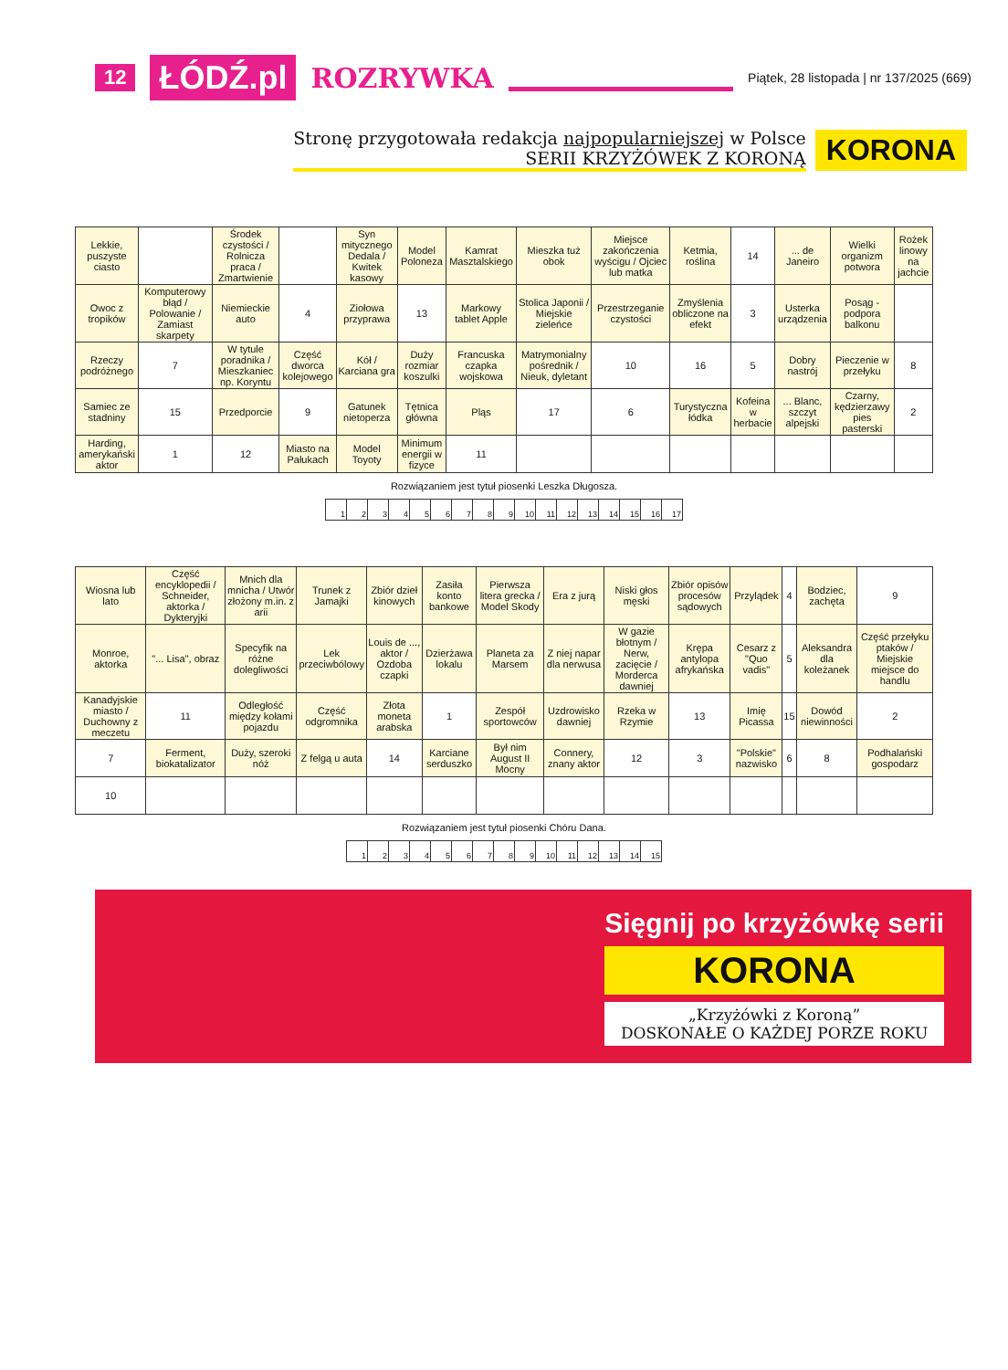12 ŁÓDŹ.pl ROZRYWKA Piątek, 28 listopada | nr 137/2025 (669)
Stronę przygotowała redakcja najpopularniejszej w Polsce
SERII KRZYŻÓWEK Z KORONĄ
KORONA
| Lekkie, puszyste ciasto | | Środek czystości / Rolnicza praca / Zmartwienie | | Syn mitycznego Dedala / Kwitek kasowy | Model Poloneza | Kamrat Masztalskiego | Mieszka tuż obok | Miejsce zakończenia wyścigu / Ojciec lub matka | Ketmia, roślina | 14 | ... de Janeiro | Wielki organizm potwora | Rożek linowy na jachcie |
| Owoc z tropików | Komputerowy błąd / Polowanie / Zamiast skarpety | Niemieckie auto | 4 | Ziołowa przyprawa | 13 | Markowy tablet Apple | Stolica Japonii / Miejskie zieleńce | Przestrzeganie czystości | Zmyślenia obliczone na efekt | 3 | Usterka urządzenia | Posąg - podpora balkonu | |
| Rzeczy podróżnego | 7 | W tytule poradnika / Mieszkaniec np. Koryntu | Część dworca kolejowego | Kół / Karciana gra | Duży rozmiar koszulki | Francuska czapka wojskowa | Matrymonialny pośrednik / Nieuk, dyletant | 10 | 16 | 5 | Dobry nastrój | Pieczenie w przełyku | 8 |
| Samiec ze stadniny | 15 | Przedporcie | 9 | Gatunek nietoperza | Tętnica główna | Pląs | 17 | 6 | Turystyczna łódka | Kofeina w herbacie | ... Blanc, szczyt alpejski | Czarny, kędzierzawy pies pasterski | 2 |
| Harding, amerykański aktor | 1 | 12 | Miasto na Pałukach | Model Toyoty | Minimum energii w fizyce | 11 | | | | | | | |
Rozwiązaniem jest tytuł piosenki Leszka Długosza.
| 1 | 2 | 3 | 4 | 5 | 6 | 7 | 8 | 9 | 10 | 11 | 12 | 13 | 14 | 15 | 16 | 17 |
| Wiosna lub lato | Część encyklopedii / Schneider, aktorka / Dykteryjki | Mnich dla mnicha / Utwór złożony m.in. z arii | Trunek z Jamajki | Zbiór dzieł kinowych | Zasiła konto bankowe | Pierwsza litera grecka / Model Skody | Era z jurą | Niski głos męski | Zbiór opisów procesów sądowych | Przylądek | 4 | Bodziec, zachęta | 9 |
| Monroe, aktorka | "... Lisa", obraz | Specyfik na różne dolegliwości | Lek przeciwbólowy | Louis de ..., aktor / Ozdoba czapki | Dzierżawa lokalu | Planeta za Marsem | Z niej napar dla nerwusa | W gazie błotnym / Nerw, zacięcie / Morderca dawniej | Krępa antylopa afrykańska | Cesarz z "Quo vadis" | 5 | Aleksandra dla koleżanek | Część przełyku ptaków / Miejskie miejsce do handlu |
| Kanadyjskie miasto / Duchowny z meczetu | 11 | Odległość między kołami pojazdu | Część odgromnika | Złota moneta arabska | 1 | Zespół sportowców | Uzdrowisko dawniej | Rzeka w Rzymie | 13 | Imię Picassa | 15 | Dowód niewinności | 2 |
| 7 | Ferment, biokatalizator | Duży, szeroki nóż | Z felgą u auta | 14 | Karciane serduszko | Był nim August II Mocny | Connery, znany aktor | 12 | 3 | "Polskie" nazwisko | 6 | 8 | Podhalański gospodarz |
| 10 | | | | | | | | | | | | | |
Rozwiązaniem jest tytuł piosenki Chóru Dana.
| 1 | 2 | 3 | 4 | 5 | 6 | 7 | 8 | 9 | 10 | 11 | 12 | 13 | 14 | 15 |
Sięgnij po krzyżówkę serii
KORONA
„Krzyżówki z Koroną”
DOSKONAŁE O KAŻDEJ PORZE ROKU